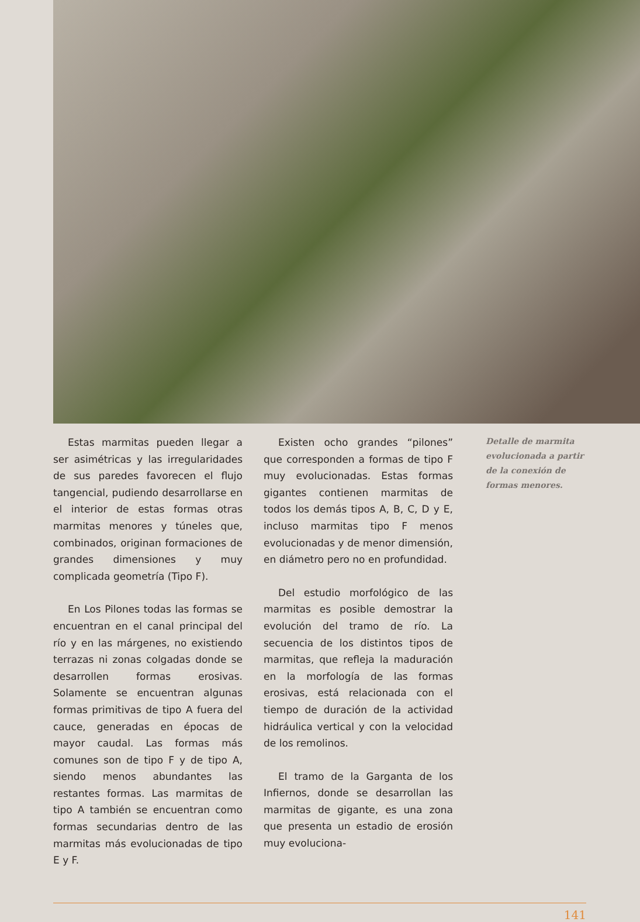Estas marmitas pueden llegar a ser asimétricas y las irregularidades de sus paredes favorecen el flujo tangencial, pudiendo desarrollarse en el interior de estas formas otras marmitas menores y túneles que, combinados, originan formaciones de grandes dimensiones y muy complicada geometría (Tipo F).
En Los Pilones todas las formas se encuentran en el canal principal del río y en las márgenes, no existiendo terrazas ni zonas colgadas donde se desarrollen formas erosivas. Solamente se encuentran algunas formas primitivas de tipo A fuera del cauce, generadas en épocas de mayor caudal. Las formas más comunes son de tipo F y de tipo A, siendo menos abundantes las restantes formas. Las marmitas de tipo A también se encuentran como formas secundarias dentro de las marmitas más evolucionadas de tipo E y F.
Existen ocho grandes “pilones” que corresponden a formas de tipo F muy evolucionadas. Estas formas gigantes contienen marmitas de todos los demás tipos A, B, C, D y E, incluso marmitas tipo F menos evolucionadas y de menor dimensión, en diámetro pero no en profundidad.
Del estudio morfológico de las marmitas es posible demostrar la evolución del tramo de río. La secuencia de los distintos tipos de marmitas, que refleja la maduración en la morfología de las formas erosivas, está relacionada con el tiempo de duración de la actividad hidráulica vertical y con la velocidad de los remolinos.
El tramo de la Garganta de los Infiernos, donde se desarrollan las marmitas de gigante, es una zona que presenta un estadio de erosión muy evoluciona-
Detalle de marmita evolucionada a partir de la conexión de formas menores.
141